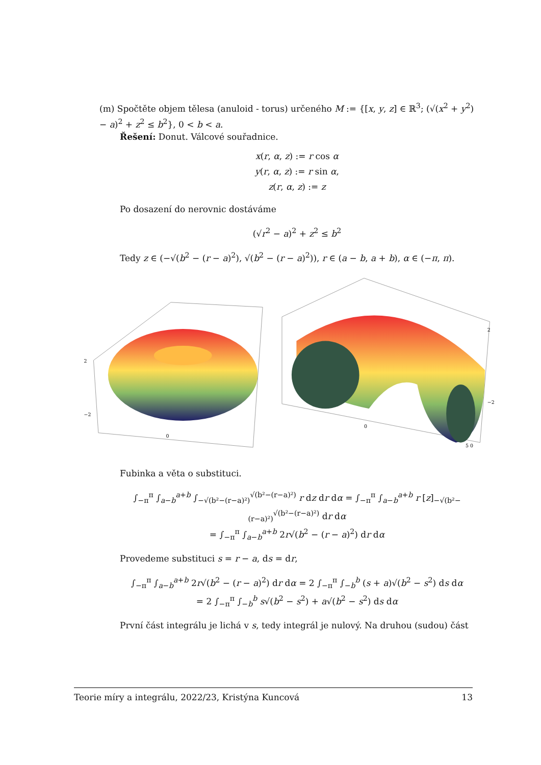(m) Spočtěte objem tělesa (anuloid - torus) určeného M := {[x, y, z] ∈ ℝ<sup>3</sup>; (√(x<sup>2</sup> + y<sup>2</sup>) − a)<sup>2</sup> + z<sup>2</sup> ≤ b<sup>2</sup>}, 0 < b < a.
Řešení: Donut. Válcové souřadnice.
x(r, α, z) := r cos α
y(r, α, z) := r sin α,
z(r, α, z) := z
Po dosazení do nerovnic dostáváme
(√r<sup>2</sup> − a)<sup>2</sup> + z<sup>2</sup> ≤ b<sup>2</sup>
Tedy z ∈ (−√(b<sup>2</sup> − (r − a)<sup>2</sup>), √(b<sup>2</sup> − (r − a)<sup>2</sup>)), r ∈ (a − b, a + b), α ∈ (−π, π).
2
−2
0
2
−2
0
5 0
Fubinka a věta o substituci.
∫<sub>−π</sub><sup>π</sup> ∫<sub>a−b</sub><sup>a+b</sup> ∫<sub>−√(b²−(r−a)²)</sub><sup>√(b²−(r−a)²)</sup> r dz dr dα = ∫<sub>−π</sub><sup>π</sup> ∫<sub>a−b</sub><sup>a+b</sup> r [z]<sub>−√(b²−(r−a)²)</sub><sup>√(b²−(r−a)²)</sup> dr dα
= ∫<sub>−π</sub><sup>π</sup> ∫<sub>a−b</sub><sup>a+b</sup> 2r√(b<sup>2</sup> − (r − a)<sup>2</sup>) dr dα
Provedeme substituci s = r − a, ds = dr,
∫<sub>−π</sub><sup>π</sup> ∫<sub>a−b</sub><sup>a+b</sup> 2r√(b<sup>2</sup> − (r − a)<sup>2</sup>) dr dα = 2 ∫<sub>−π</sub><sup>π</sup> ∫<sub>−b</sub><sup>b</sup> (s + a)√(b<sup>2</sup> − s<sup>2</sup>) ds dα
= 2 ∫<sub>−π</sub><sup>π</sup> ∫<sub>−b</sub><sup>b</sup> s√(b<sup>2</sup> − s<sup>2</sup>) + a√(b<sup>2</sup> − s<sup>2</sup>) ds dα
První část integrálu je lichá v s, tedy integrál je nulový. Na druhou (sudou) část
Teorie míry a integrálu, 2022/23, Kristýna Kuncová 13